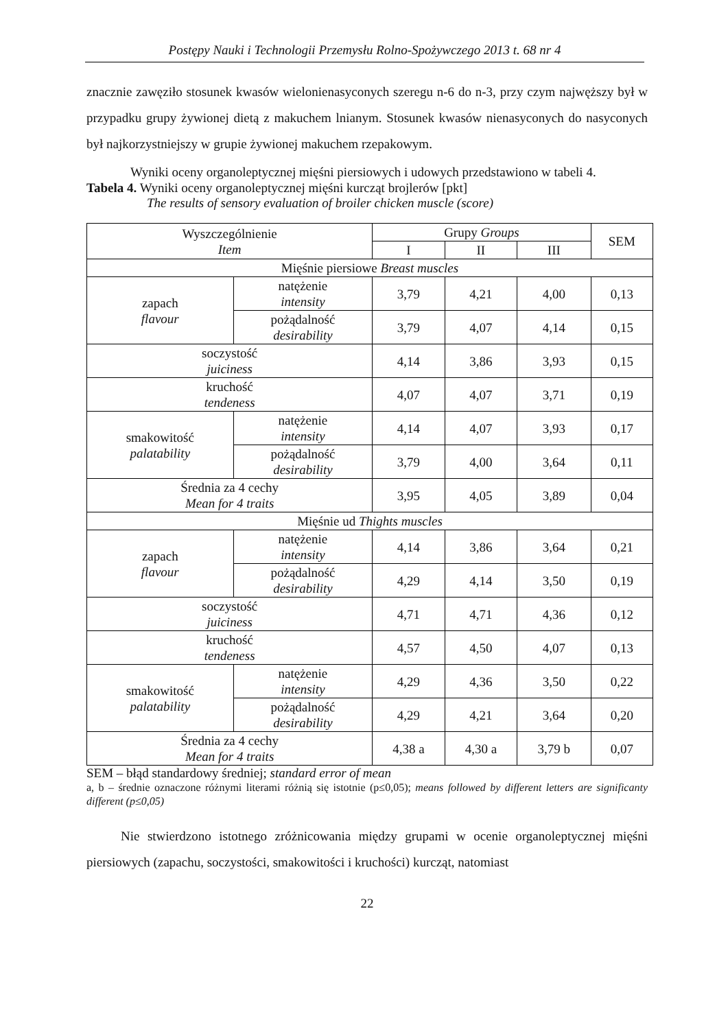Postępy Nauki i Technologii Przemysłu Rolno-Spożywczego 2013 t. 68 nr 4
znacznie zawęziło stosunek kwasów wielonienasyconych szeregu n-6 do n-3, przy czym najwęższy był w przypadku grupy żywionej dietą z makuchem lnianym. Stosunek kwasów nienasyconych do nasyconych był najkorzystniejszy w grupie żywionej makuchem rzepakowym.
Wyniki oceny organoleptycznej mięśni piersiowych i udowych przedstawiono w tabeli 4.
Tabela 4. Wyniki oceny organoleptycznej mięśni kurcząt brojlerów [pkt]
The results of sensory evaluation of broiler chicken muscle (score)
| Wyszczególnienie Item | | Grupy Groups | | | SEM |
| --- | --- | --- | --- | --- | --- |
| | | I | II | III | |
| Mięśnie piersiowe Breast muscles | | | | | |
| zapach flavour | natężenie intensity | 3,79 | 4,21 | 4,00 | 0,13 |
| | pożądalność desirability | 3,79 | 4,07 | 4,14 | 0,15 |
| soczystość juiciness | | 4,14 | 3,86 | 3,93 | 0,15 |
| kruchość tendeness | | 4,07 | 4,07 | 3,71 | 0,19 |
| smakowitość palatability | natężenie intensity | 4,14 | 4,07 | 3,93 | 0,17 |
| | pożądalność desirability | 3,79 | 4,00 | 3,64 | 0,11 |
| Średnia za 4 cechy Mean for 4 traits | | 3,95 | 4,05 | 3,89 | 0,04 |
| Mięśnie ud Thights muscles | | | | | |
| zapach flavour | natężenie intensity | 4,14 | 3,86 | 3,64 | 0,21 |
| | pożądalność desirability | 4,29 | 4,14 | 3,50 | 0,19 |
| soczystość juiciness | | 4,71 | 4,71 | 4,36 | 0,12 |
| kruchość tendeness | | 4,57 | 4,50 | 4,07 | 0,13 |
| smakowitość palatability | natężenie intensity | 4,29 | 4,36 | 3,50 | 0,22 |
| | pożądalność desirability | 4,29 | 4,21 | 3,64 | 0,20 |
| Średnia za 4 cechy Mean for 4 traits | | 4,38 a | 4,30 a | 3,79 b | 0,07 |
SEM – błąd standardowy średniej; standard error of mean
a, b – średnie oznaczone różnymi literami różnią się istotnie (p≤0,05); means followed by different letters are significanty different (p≤0,05)
Nie stwierdzono istotnego zróżnicowania między grupami w ocenie organoleptycznej mięśni piersiowych (zapachu, soczystości, smakowitości i kruchości) kurcząt, natomiast
22